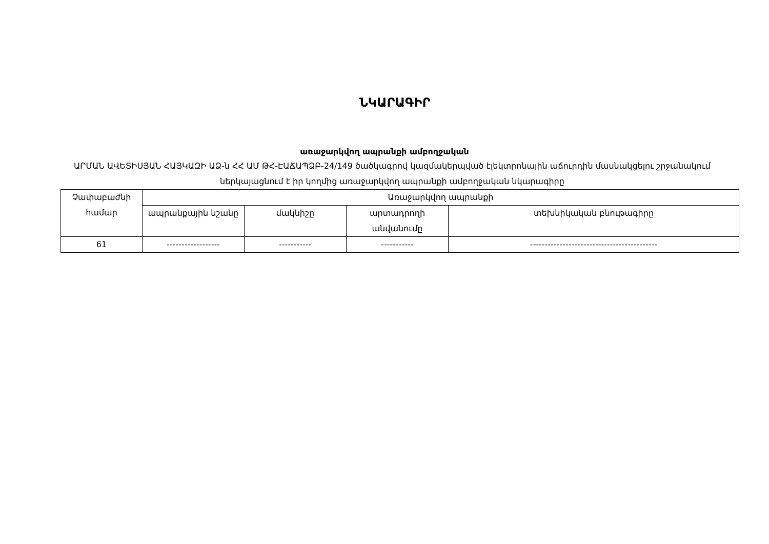ՆԿԱՐԱԳԻՐ
առաջարկվող ապրանքի ամբողջական
ԱՐՄԱՆ ԱՎԵՏԻՍՅԱՆ ՀԱՅԿԱԶԻ ԱՁ-ն ՀՀ ԱՄ ԹՀ-ԷԱՃԱՊՁԲ-24/149 ծածկագրով կազմակերպված էլեկտրոնային աճուրդին մասնակցելու շրջանակում ներկայացնում է իր կողմից առաջարկվող ապրանքի ամբողջական նկարագիրը
| Չափաբաժնի համար | Առաջարկվող ապրանքի | | | |
| --- | --- | --- | --- | --- |
| | ապրանքային նշանը | մակնիշը | արտադրողի անվանումը | տեխնիկական բնութագիրը |
| 61 | ------------------ | ----------- | ----------- | ------------------------------------------- |